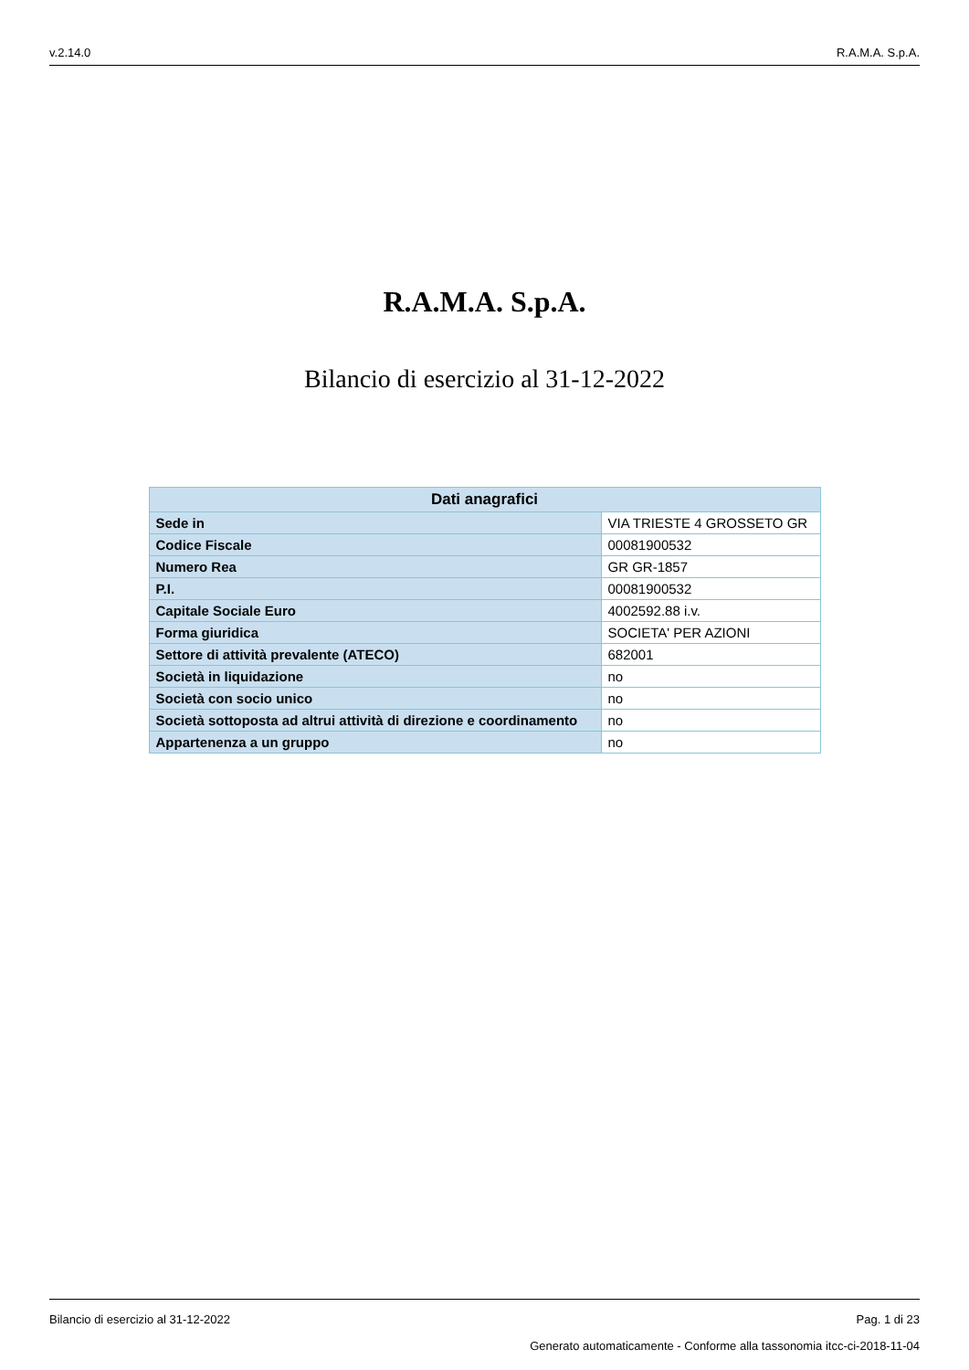v.2.14.0 R.A.M.A. S.p.A.
R.A.M.A. S.p.A.
Bilancio di esercizio al 31-12-2022
| Dati anagrafici | |
| --- | --- |
| Sede in | VIA TRIESTE 4 GROSSETO GR |
| Codice Fiscale | 00081900532 |
| Numero Rea | GR GR-1857 |
| P.I. | 00081900532 |
| Capitale Sociale Euro | 4002592.88 i.v. |
| Forma giuridica | SOCIETA' PER AZIONI |
| Settore di attività prevalente (ATECO) | 682001 |
| Società in liquidazione | no |
| Società con socio unico | no |
| Società sottoposta ad altrui attività di direzione e coordinamento | no |
| Appartenenza a un gruppo | no |
Bilancio di esercizio al 31-12-2022 Pag. 1 di 23
Generato automaticamente - Conforme alla tassonomia itcc-ci-2018-11-04